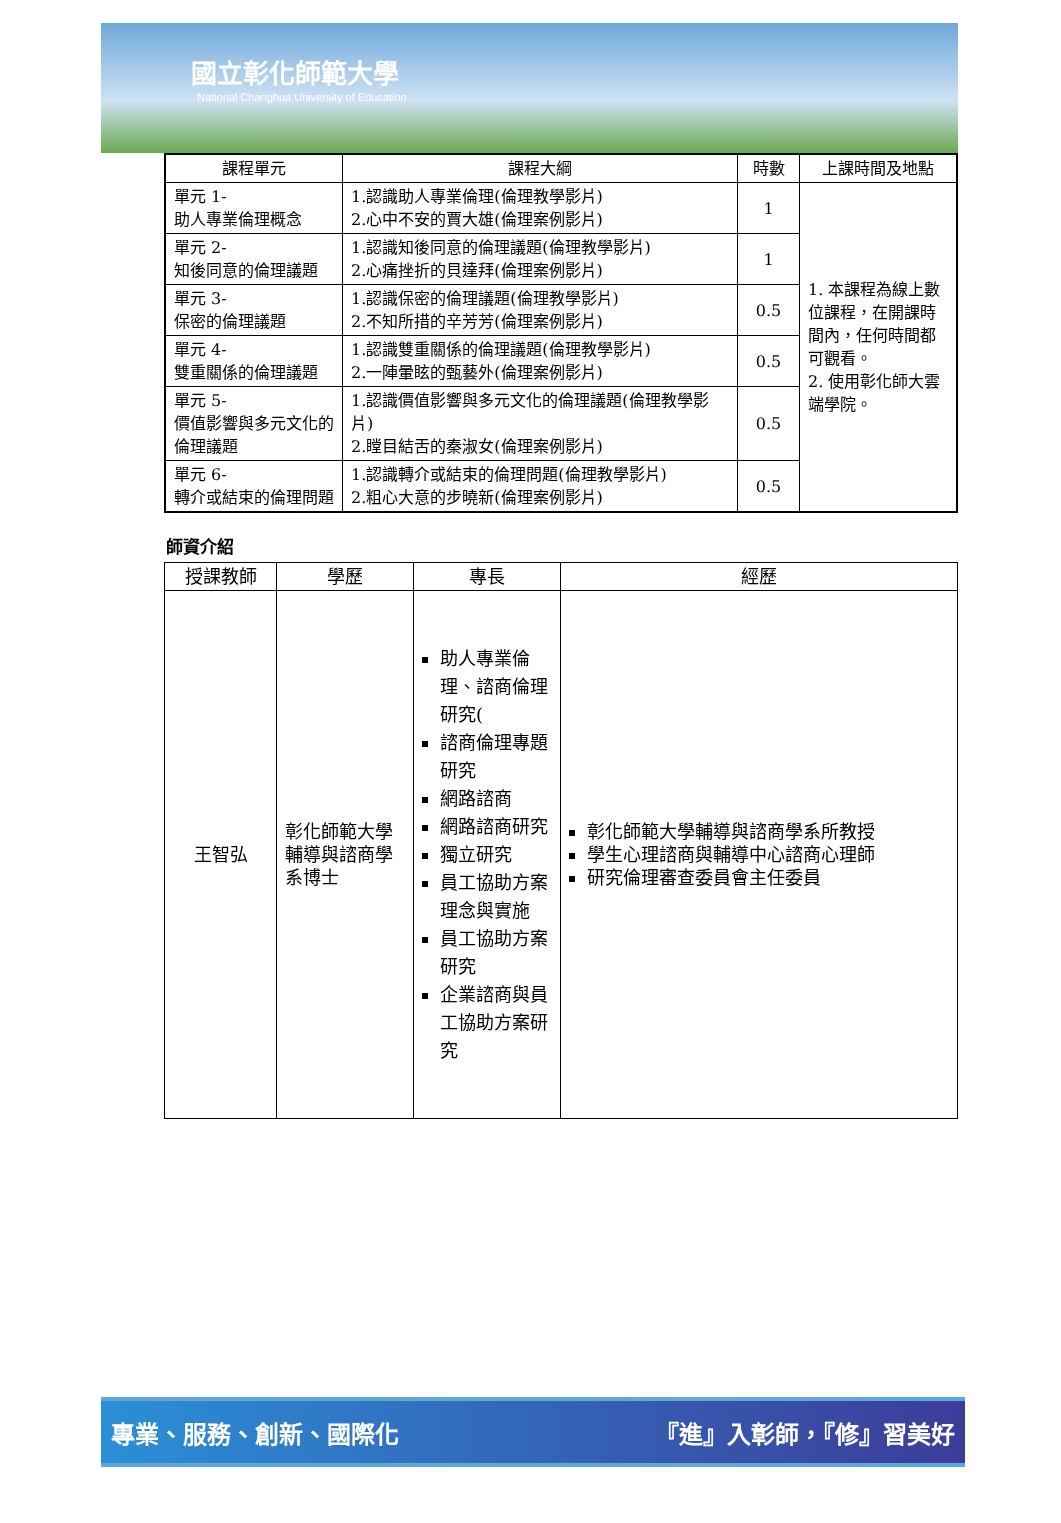國立彰化師範大學
National Changhua University of Education
| 課程單元 | 課程大綱 | 時數 | 上課時間及地點 |
| --- | --- | --- | --- |
| 單元 1- 助人專業倫理概念 | 1.認識助人專業倫理(倫理教學影片) 2.心中不安的賈大雄(倫理案例影片) | 1 | 1. 本課程為線上數位課程，在開課時間內，任何時間都可觀看。 2. 使用彰化師大雲端學院。 |
| 單元 2- 知後同意的倫理議題 | 1.認識知後同意的倫理議題(倫理教學影片) 2.心痛挫折的貝達拜(倫理案例影片) | 1 | |
| 單元 3- 保密的倫理議題 | 1.認識保密的倫理議題(倫理教學影片) 2.不知所措的辛芳芳(倫理案例影片) | 0.5 | |
| 單元 4- 雙重關係的倫理議題 | 1.認識雙重關係的倫理議題(倫理教學影片) 2.一陣暈眩的甄藝外(倫理案例影片) | 0.5 | |
| 單元 5- 價值影響與多元文化的倫理議題 | 1.認識價值影響與多元文化的倫理議題(倫理教學影片) 2.瞠目結舌的秦淑女(倫理案例影片) | 0.5 | |
| 單元 6- 轉介或結束的倫理問題 | 1.認識轉介或結束的倫理問題(倫理教學影片) 2.粗心大意的步曉新(倫理案例影片) | 0.5 | |
師資介紹
| 授課教師 | 學歷 | 專長 | 經歷 |
| --- | --- | --- | --- |
| 王智弘 | 彰化師範大學 輔導與諮商學系博士 | 助人專業倫理、諮商倫理研究( 諮商倫理專題研究 網路諮商 網路諮商研究 獨立研究 員工協助方案理念與實施 員工協助方案研究 企業諮商與員工協助方案研究 | 彰化師範大學輔導與諮商學系所教授 學生心理諮商與輔導中心諮商心理師 研究倫理審查委員會主任委員 |
專業、服務、創新、國際化 『進』入彰師，『修』習美好